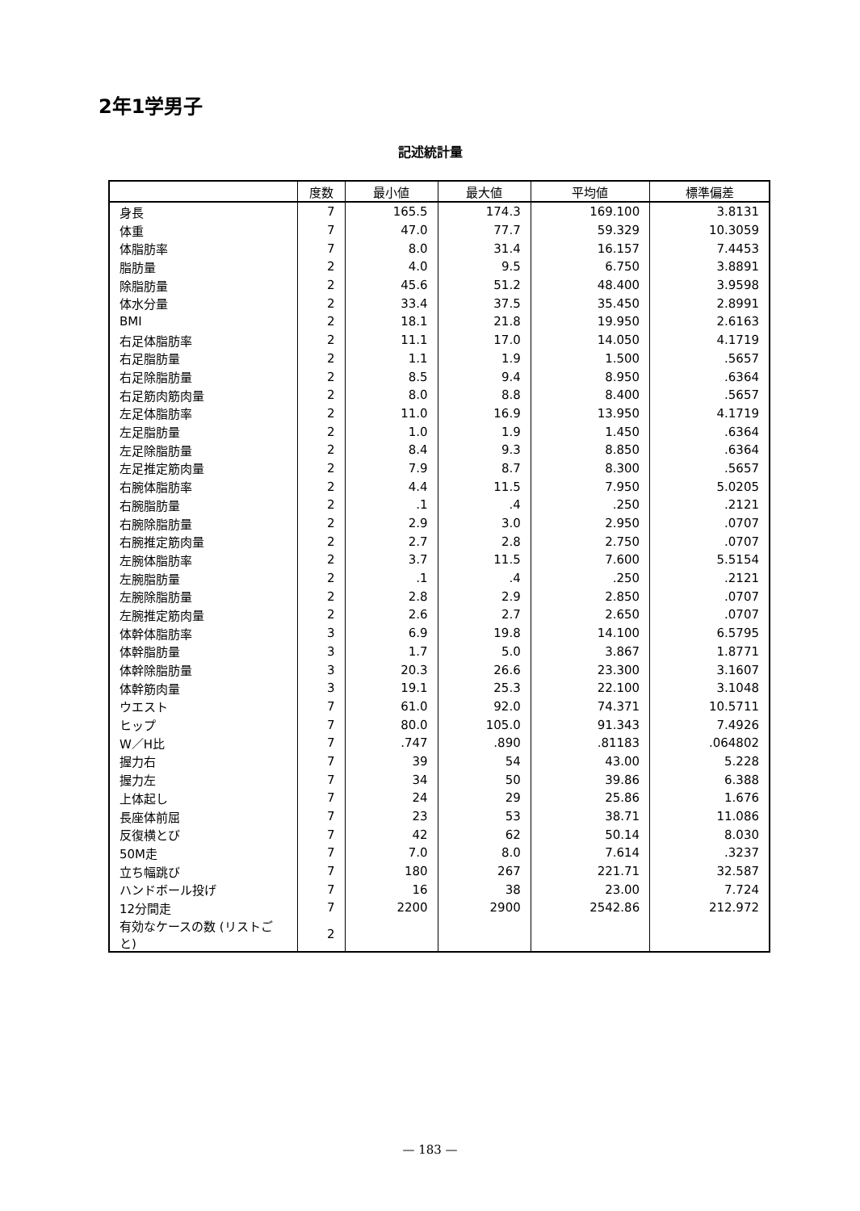2年1学男子
記述統計量
| | 度数 | 最小値 | 最大値 | 平均値 | 標準偏差 |
| --- | --- | --- | --- | --- | --- |
| 身長 | 7 | 165.5 | 174.3 | 169.100 | 3.8131 |
| 体重 | 7 | 47.0 | 77.7 | 59.329 | 10.3059 |
| 体脂肪率 | 7 | 8.0 | 31.4 | 16.157 | 7.4453 |
| 脂肪量 | 2 | 4.0 | 9.5 | 6.750 | 3.8891 |
| 除脂肪量 | 2 | 45.6 | 51.2 | 48.400 | 3.9598 |
| 体水分量 | 2 | 33.4 | 37.5 | 35.450 | 2.8991 |
| BMI | 2 | 18.1 | 21.8 | 19.950 | 2.6163 |
| 右足体脂肪率 | 2 | 11.1 | 17.0 | 14.050 | 4.1719 |
| 右足脂肪量 | 2 | 1.1 | 1.9 | 1.500 | .5657 |
| 右足除脂肪量 | 2 | 8.5 | 9.4 | 8.950 | .6364 |
| 右足筋肉筋肉量 | 2 | 8.0 | 8.8 | 8.400 | .5657 |
| 左足体脂肪率 | 2 | 11.0 | 16.9 | 13.950 | 4.1719 |
| 左足脂肪量 | 2 | 1.0 | 1.9 | 1.450 | .6364 |
| 左足除脂肪量 | 2 | 8.4 | 9.3 | 8.850 | .6364 |
| 左足推定筋肉量 | 2 | 7.9 | 8.7 | 8.300 | .5657 |
| 右腕体脂肪率 | 2 | 4.4 | 11.5 | 7.950 | 5.0205 |
| 右腕脂肪量 | 2 | .1 | .4 | .250 | .2121 |
| 右腕除脂肪量 | 2 | 2.9 | 3.0 | 2.950 | .0707 |
| 右腕推定筋肉量 | 2 | 2.7 | 2.8 | 2.750 | .0707 |
| 左腕体脂肪率 | 2 | 3.7 | 11.5 | 7.600 | 5.5154 |
| 左腕脂肪量 | 2 | .1 | .4 | .250 | .2121 |
| 左腕除脂肪量 | 2 | 2.8 | 2.9 | 2.850 | .0707 |
| 左腕推定筋肉量 | 2 | 2.6 | 2.7 | 2.650 | .0707 |
| 体幹体脂肪率 | 3 | 6.9 | 19.8 | 14.100 | 6.5795 |
| 体幹脂肪量 | 3 | 1.7 | 5.0 | 3.867 | 1.8771 |
| 体幹除脂肪量 | 3 | 20.3 | 26.6 | 23.300 | 3.1607 |
| 体幹筋肉量 | 3 | 19.1 | 25.3 | 22.100 | 3.1048 |
| ウエスト | 7 | 61.0 | 92.0 | 74.371 | 10.5711 |
| ヒップ | 7 | 80.0 | 105.0 | 91.343 | 7.4926 |
| W／H比 | 7 | .747 | .890 | .81183 | .064802 |
| 握力右 | 7 | 39 | 54 | 43.00 | 5.228 |
| 握力左 | 7 | 34 | 50 | 39.86 | 6.388 |
| 上体起し | 7 | 24 | 29 | 25.86 | 1.676 |
| 長座体前屈 | 7 | 23 | 53 | 38.71 | 11.086 |
| 反復横とび | 7 | 42 | 62 | 50.14 | 8.030 |
| 50M走 | 7 | 7.0 | 8.0 | 7.614 | .3237 |
| 立ち幅跳び | 7 | 180 | 267 | 221.71 | 32.587 |
| ハンドボール投げ | 7 | 16 | 38 | 23.00 | 7.724 |
| 12分間走 | 7 | 2200 | 2900 | 2542.86 | 212.972 |
| 有効なケースの数 (リストごと) | 2 | | | | |
— 183 —